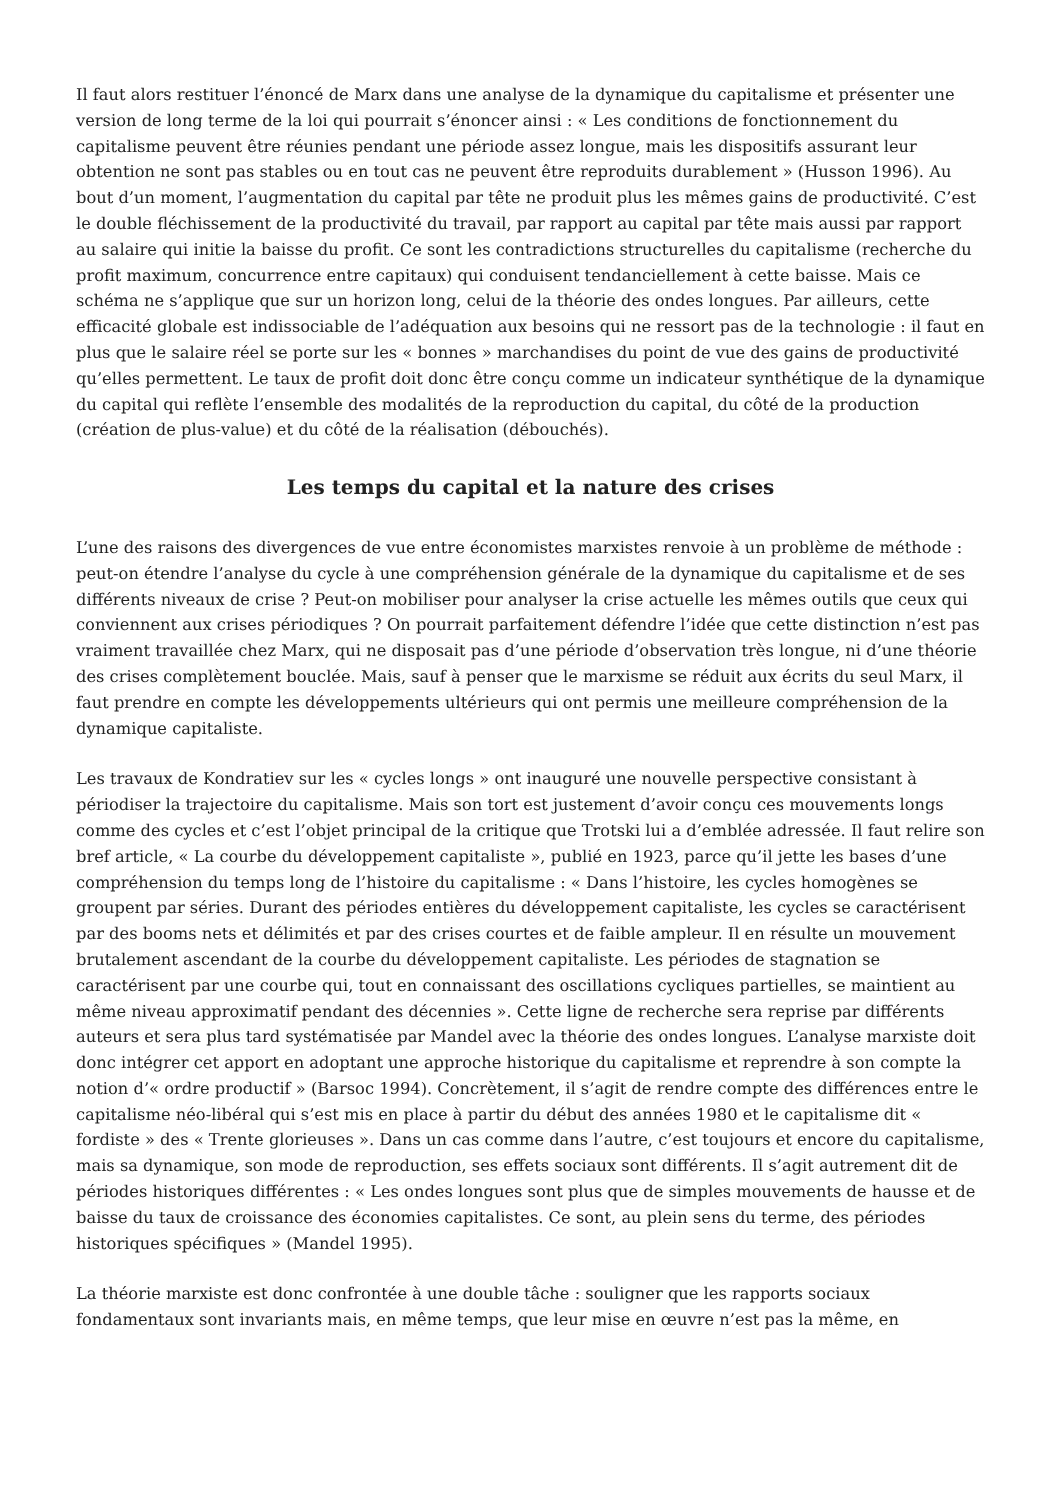Il faut alors restituer l’énoncé de Marx dans une analyse de la dynamique du capitalisme et présenter une version de long terme de la loi qui pourrait s’énoncer ainsi : « Les conditions de fonctionnement du capitalisme peuvent être réunies pendant une période assez longue, mais les dispositifs assurant leur obtention ne sont pas stables ou en tout cas ne peuvent être reproduits durablement » (Husson 1996). Au bout d’un moment, l’augmentation du capital par tête ne produit plus les mêmes gains de productivité. C’est le double fléchissement de la productivité du travail, par rapport au capital par tête mais aussi par rapport au salaire qui initie la baisse du profit. Ce sont les contradictions structurelles du capitalisme (recherche du profit maximum, concurrence entre capitaux) qui conduisent tendanciellement à cette baisse. Mais ce schéma ne s’applique que sur un horizon long, celui de la théorie des ondes longues. Par ailleurs, cette efficacité globale est indissociable de l’adéquation aux besoins qui ne ressort pas de la technologie : il faut en plus que le salaire réel se porte sur les « bonnes » marchandises du point de vue des gains de productivité qu’elles permettent. Le taux de profit doit donc être conçu comme un indicateur synthétique de la dynamique du capital qui reflète l’ensemble des modalités de la reproduction du capital, du côté de la production (création de plus-value) et du côté de la réalisation (débouchés).
Les temps du capital et la nature des crises
L’une des raisons des divergences de vue entre économistes marxistes renvoie à un problème de méthode : peut-on étendre l’analyse du cycle à une compréhension générale de la dynamique du capitalisme et de ses différents niveaux de crise ? Peut-on mobiliser pour analyser la crise actuelle les mêmes outils que ceux qui conviennent aux crises périodiques ? On pourrait parfaitement défendre l’idée que cette distinction n’est pas vraiment travaillée chez Marx, qui ne disposait pas d’une période d’observation très longue, ni d’une théorie des crises complètement bouclée. Mais, sauf à penser que le marxisme se réduit aux écrits du seul Marx, il faut prendre en compte les développements ultérieurs qui ont permis une meilleure compréhension de la dynamique capitaliste.
Les travaux de Kondratiev sur les « cycles longs » ont inauguré une nouvelle perspective consistant à périodiser la trajectoire du capitalisme. Mais son tort est justement d’avoir conçu ces mouvements longs comme des cycles et c’est l’objet principal de la critique que Trotski lui a d’emblée adressée. Il faut relire son bref article, « La courbe du développement capitaliste », publié en 1923, parce qu’il jette les bases d’une compréhension du temps long de l’histoire du capitalisme : « Dans l’histoire, les cycles homogènes se groupent par séries. Durant des périodes entières du développement capitaliste, les cycles se caractérisent par des booms nets et délimités et par des crises courtes et de faible ampleur. Il en résulte un mouvement brutalement ascendant de la courbe du développement capitaliste. Les périodes de stagnation se caractérisent par une courbe qui, tout en connaissant des oscillations cycliques partielles, se maintient au même niveau approximatif pendant des décennies ». Cette ligne de recherche sera reprise par différents auteurs et sera plus tard systématisée par Mandel avec la théorie des ondes longues. L’analyse marxiste doit donc intégrer cet apport en adoptant une approche historique du capitalisme et reprendre à son compte la notion d’« ordre productif » (Barsoc 1994). Concrètement, il s’agit de rendre compte des différences entre le capitalisme néo-libéral qui s’est mis en place à partir du début des années 1980 et le capitalisme dit « fordiste » des « Trente glorieuses ». Dans un cas comme dans l’autre, c’est toujours et encore du capitalisme, mais sa dynamique, son mode de reproduction, ses effets sociaux sont différents. Il s’agit autrement dit de périodes historiques différentes : « Les ondes longues sont plus que de simples mouvements de hausse et de baisse du taux de croissance des économies capitalistes. Ce sont, au plein sens du terme, des périodes historiques spécifiques » (Mandel 1995).
La théorie marxiste est donc confrontée à une double tâche : souligner que les rapports sociaux fondamentaux sont invariants mais, en même temps, que leur mise en œuvre n’est pas la même, en